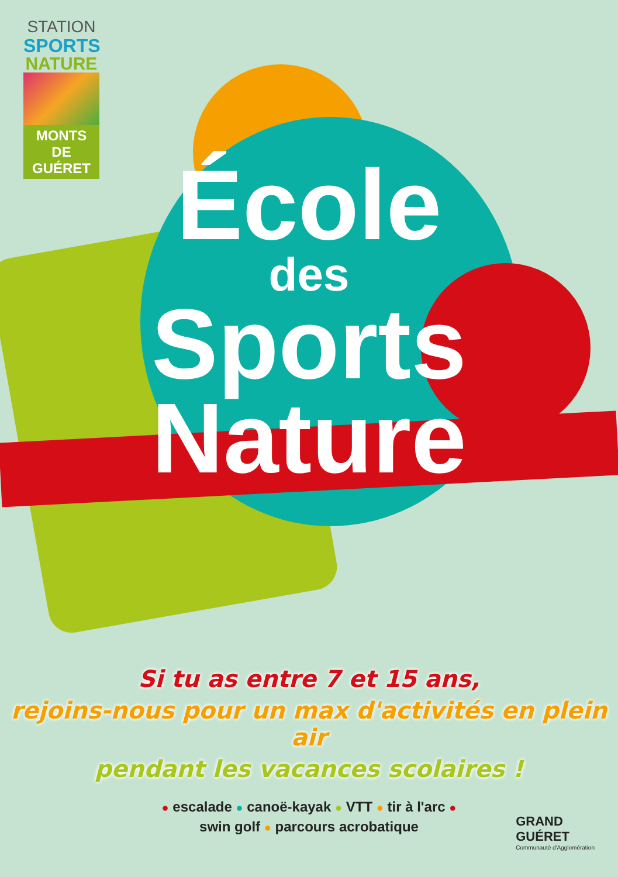STATION
SPORTS
NATURE
MONTS DE GUÉRET
École
des
Sports
Nature
Si tu as entre 7 et 15 ans,
rejoins-nous pour un max d'activités en plein air
pendant les vacances scolaires !
● escalade ● canoë-kayak ● VTT ● tir à l'arc ●
swin golf ● parcours acrobatique
GRAND
GUÉRET
Communauté d'Agglomération